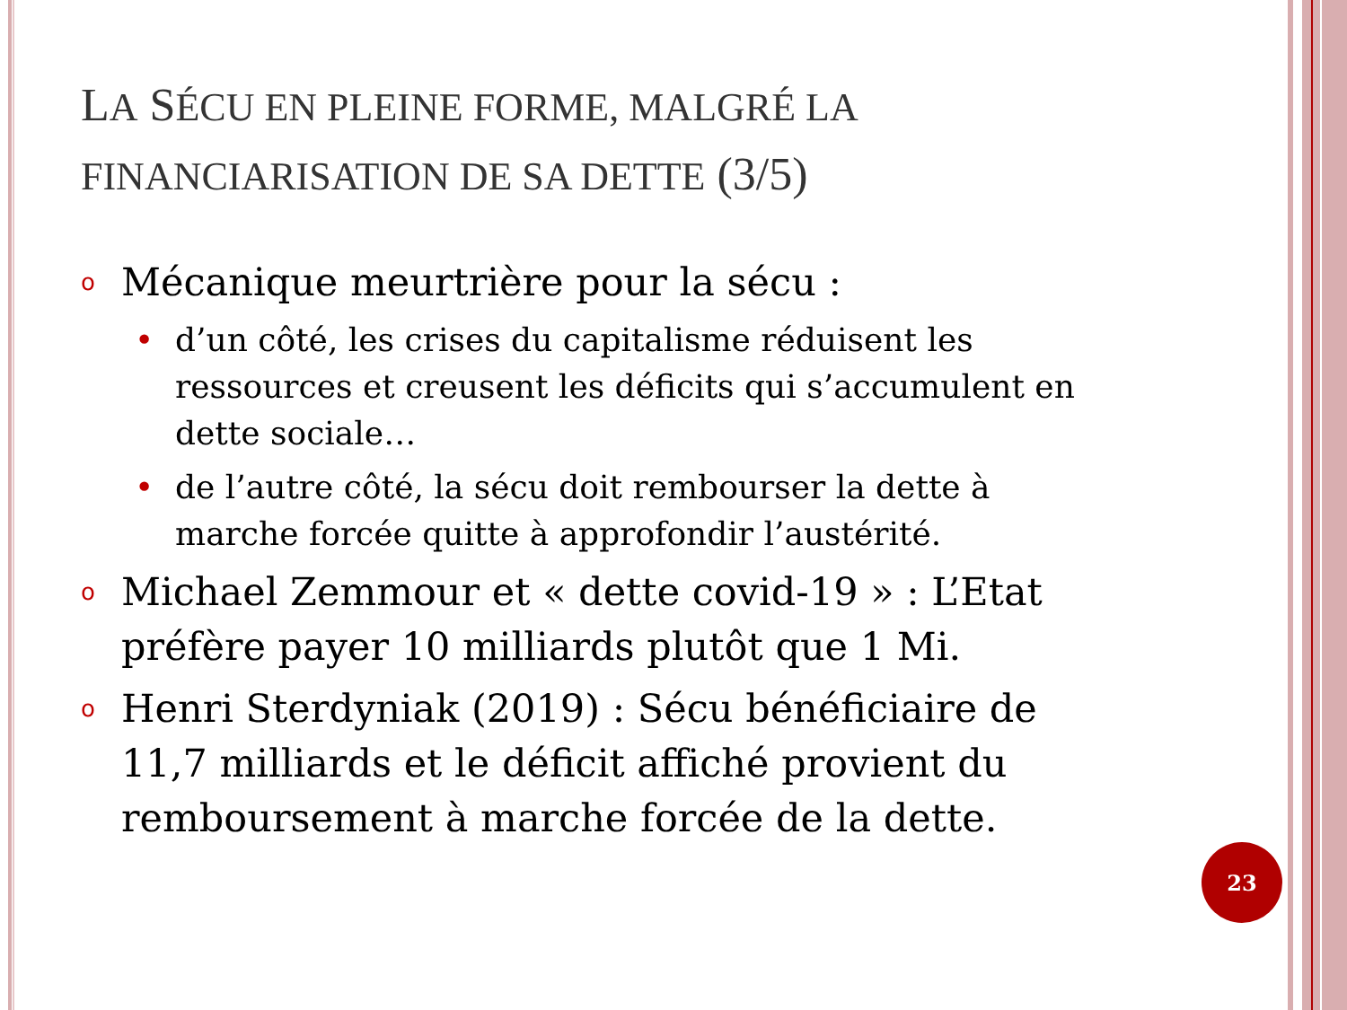LA SÉCU EN PLEINE FORME, MALGRÉ LA FINANCIARISATION DE SA DETTE (3/5)
o Mécanique meurtrière pour la sécu :
• d’un côté, les crises du capitalisme réduisent les ressources et creusent les déficits qui s’accumulent en dette sociale…
• de l’autre côté, la sécu doit rembourser la dette à marche forcée quitte à approfondir l’austérité.
o Michael Zemmour et « dette covid-19 » : L’Etat préfère payer 10 milliards plutôt que 1 Mi.
o Henri Sterdyniak (2019) : Sécu bénéficiaire de 11,7 milliards et le déficit affiché provient du remboursement à marche forcée de la dette.
23